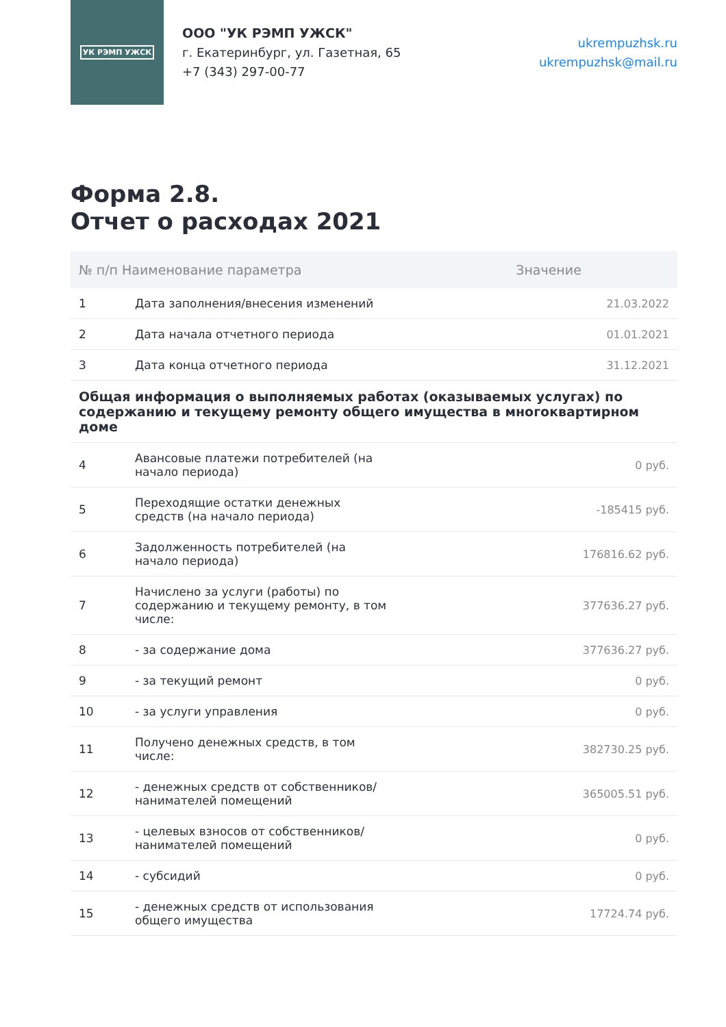УК РЭМП УЖСК
ООО "УК РЭМП УЖСК"
г. Екатеринбург, ул. Газетная, 65
+7 (343) 297-00-77
ukrempuzhsk.ru
ukrempuzhsk@mail.ru
Форма 2.8.
Отчет о расходах 2021
| № п/п Наименование параметра | | Значение |
| --- | --- | --- |
| 1 | Дата заполнения/внесения изменений | 21.03.2022 |
| 2 | Дата начала отчетного периода | 01.01.2021 |
| 3 | Дата конца отчетного периода | 31.12.2021 |
| Общая информация о выполняемых работах (оказываемых услугах) по содержанию и текущему ремонту общего имущества в многоквартирном доме | | |
| 4 | Авансовые платежи потребителей (на начало периода) | 0 руб. |
| 5 | Переходящие остатки денежных средств (на начало периода) | -185415 руб. |
| 6 | Задолженность потребителей (на начало периода) | 176816.62 руб. |
| 7 | Начислено за услуги (работы) по содержанию и текущему ремонту, в том числе: | 377636.27 руб. |
| 8 | - за содержание дома | 377636.27 руб. |
| 9 | - за текущий ремонт | 0 руб. |
| 10 | - за услуги управления | 0 руб. |
| 11 | Получено денежных средств, в том числе: | 382730.25 руб. |
| 12 | - денежных средств от собственников/ нанимателей помещений | 365005.51 руб. |
| 13 | - целевых взносов от собственников/ нанимателей помещений | 0 руб. |
| 14 | - субсидий | 0 руб. |
| 15 | - денежных средств от использования общего имущества | 17724.74 руб. |